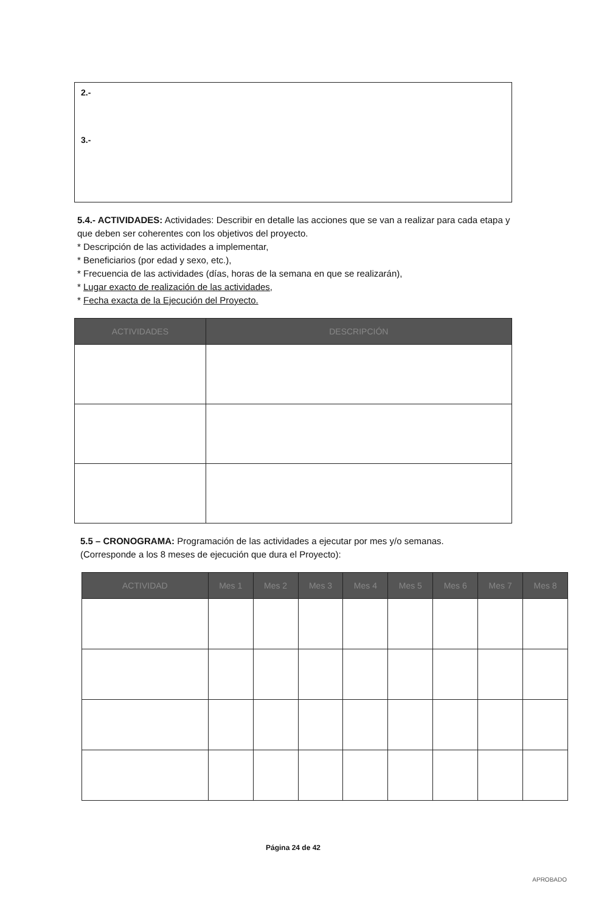2.-
3.-
5.4.- ACTIVIDADES: Actividades: Describir en detalle las acciones que se van a realizar para cada etapa y que deben ser coherentes con los objetivos del proyecto.
* Descripción de las actividades a implementar,
* Beneficiarios (por edad y sexo, etc.),
* Frecuencia de las actividades (días, horas de la semana en que se realizarán),
* Lugar exacto de realización de las actividades,
* Fecha exacta de la Ejecución del Proyecto.
| ACTIVIDADES | DESCRIPCIÓN |
| --- | --- |
5.5 – CRONOGRAMA: Programación de las actividades a ejecutar por mes y/o semanas.
(Corresponde a los 8 meses de ejecución que dura el Proyecto):
| ACTIVIDAD | Mes 1 | Mes 2 | Mes 3 | Mes 4 | Mes 5 | Mes 6 | Mes 7 | Mes 8 |
| --- | --- | --- | --- | --- | --- | --- | --- | --- |
Página 24 de 42
APROBADO